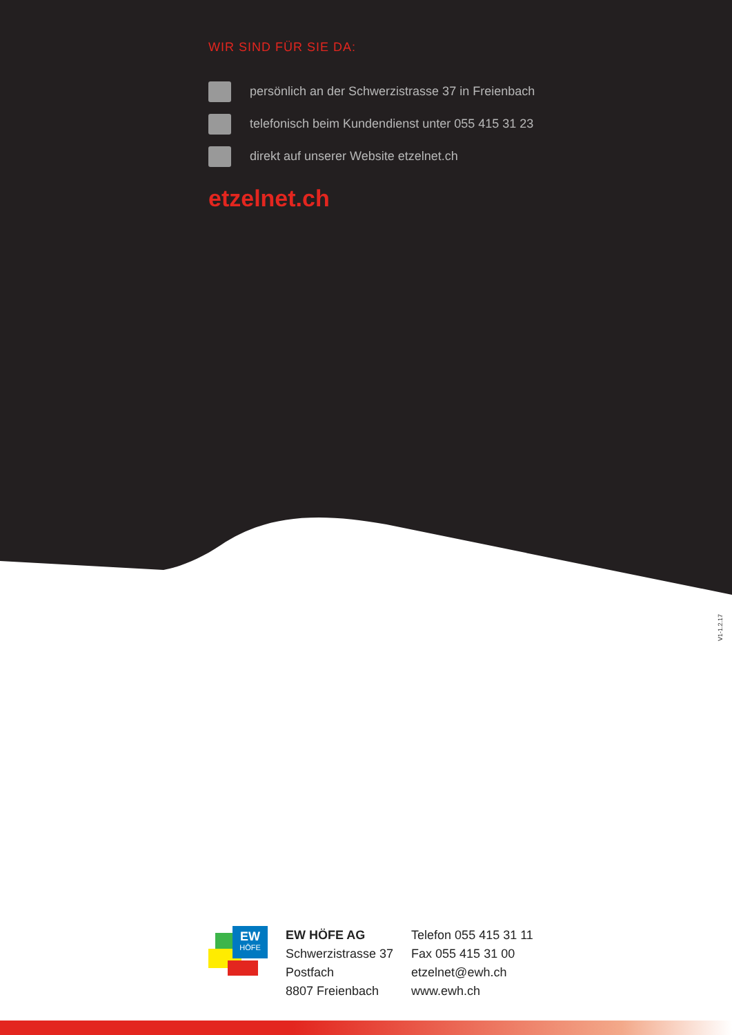WIR SIND FÜR SIE DA:
persönlich an der Schwerzistrasse 37 in Freienbach
telefonisch beim Kundendienst unter 055 415 31 23
direkt auf unserer Website etzelnet.ch
etzelnet.ch
V1-1.2.17
EW
HÖFE
EW HÖFE AG
Schwerzistrasse 37
Postfach
8807 Freienbach
Telefon 055 415 31 11
Fax 055 415 31 00
etzelnet@ewh.ch
www.ewh.ch